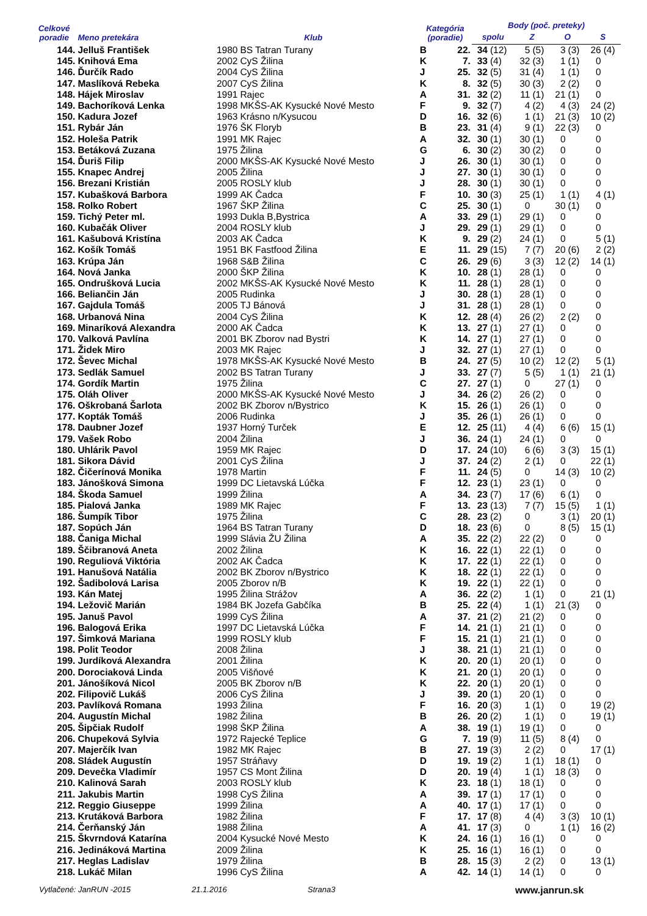| Celkové poradie | Meno pretekára | Klub | | Kategória (poradie) | | Body (poč. preteky) | | | | | | | |
| --- | --- | --- | --- | --- | --- | --- | --- | --- | --- | --- | --- | --- | --- |
| | | | | | | spolu | | Z | | O | | S | |
| 144. | Jelluš František | 1980 | BS Tatran Turany | B | 22. | 34 | (12) | 5 | (5) | 3 | (3) | 26 | (4) |
| 145. | Knihová Ema | 2002 | CyS Žilina | K | 7. | 33 | (4) | 32 | (3) | 1 | (1) | 0 | |
| 146. | Ďurčík Rado | 2004 | CyS Žilina | J | 25. | 32 | (5) | 31 | (4) | 1 | (1) | 0 | |
| 147. | Maslíková Rebeka | 2007 | CyS Žilina | K | 8. | 32 | (5) | 30 | (3) | 2 | (2) | 0 | |
| 148. | Hájek Miroslav | 1991 | Rajec | A | 31. | 32 | (2) | 11 | (1) | 21 | (1) | 0 | |
| 149. | Bachoríková Lenka | 1998 | MKŠS-AK Kysucké Nové Mesto | F | 9. | 32 | (7) | 4 | (2) | 4 | (3) | 24 | (2) |
| 150. | Kadura Jozef | 1963 | Krásno n/Kysucou | D | 16. | 32 | (6) | 1 | (1) | 21 | (3) | 10 | (2) |
| 151. | Rybár Ján | 1976 | ŠK Floryb | B | 23. | 31 | (4) | 9 | (1) | 22 | (3) | 0 | |
| 152. | Holeša Patrik | 1991 | MK Rajec | A | 32. | 30 | (1) | 30 | (1) | 0 | | 0 | |
| 153. | Betáková Zuzana | 1975 | Žilina | G | 6. | 30 | (2) | 30 | (2) | 0 | | 0 | |
| 154. | Ďuriš Filip | 2000 | MKŠS-AK Kysucké Nové Mesto | J | 26. | 30 | (1) | 30 | (1) | 0 | | 0 | |
| 155. | Knapec Andrej | 2005 | Žilina | J | 27. | 30 | (1) | 30 | (1) | 0 | | 0 | |
| 156. | Brezani Kristián | 2005 | ROSLY klub | J | 28. | 30 | (1) | 30 | (1) | 0 | | 0 | |
| 157. | Kubašková Barbora | 1999 | AK Čadca | F | 10. | 30 | (3) | 25 | (1) | 1 | (1) | 4 | (1) |
| 158. | Rolko Robert | 1967 | ŠKP Žilina | C | 25. | 30 | (1) | 0 | | 30 | (1) | 0 | |
| 159. | Tichý Peter ml. | 1993 | Dukla B,Bystrica | A | 33. | 29 | (1) | 29 | (1) | 0 | | 0 | |
| 160. | Kubačák Oliver | 2004 | ROSLY klub | J | 29. | 29 | (1) | 29 | (1) | 0 | | 0 | |
| 161. | Kašubová Kristína | 2003 | AK Čadca | K | 9. | 29 | (2) | 24 | (1) | 0 | | 5 | (1) |
| 162. | Košík Tomáš | 1951 | BK Fastfood Žilina | E | 11. | 29 | (15) | 7 | (7) | 20 | (6) | 2 | (2) |
| 163. | Krúpa Ján | 1968 | S&B Žilina | C | 26. | 29 | (6) | 3 | (3) | 12 | (2) | 14 | (1) |
| 164. | Nová Janka | 2000 | ŠKP Žilina | K | 10. | 28 | (1) | 28 | (1) | 0 | | 0 | |
| 165. | Ondrušková Lucia | 2002 | MKŠS-AK Kysucké Nové Mesto | K | 11. | 28 | (1) | 28 | (1) | 0 | | 0 | |
| 166. | Beliančin Ján | 2005 | Rudinka | J | 30. | 28 | (1) | 28 | (1) | 0 | | 0 | |
| 167. | Gajdula Tomáš | 2005 | TJ Bánová | J | 31. | 28 | (1) | 28 | (1) | 0 | | 0 | |
| 168. | Urbanová Nina | 2004 | CyS Žilina | K | 12. | 28 | (4) | 26 | (2) | 2 | (2) | 0 | |
| 169. | Minaríková Alexandra | 2000 | AK Čadca | K | 13. | 27 | (1) | 27 | (1) | 0 | | 0 | |
| 170. | Valková Pavlína | 2001 | BK Zborov nad Bystri | K | 14. | 27 | (1) | 27 | (1) | 0 | | 0 | |
| 171. | Židek Miro | 2003 | MK Rajec | J | 32. | 27 | (1) | 27 | (1) | 0 | | 0 | |
| 172. | Ševec Michal | 1978 | MKŠS-AK Kysucké Nové Mesto | B | 24. | 27 | (5) | 10 | (2) | 12 | (2) | 5 | (1) |
| 173. | Sedlák Samuel | 2002 | BS Tatran Turany | J | 33. | 27 | (7) | 5 | (5) | 1 | (1) | 21 | (1) |
| 174. | Gordík Martin | 1975 | Žilina | C | 27. | 27 | (1) | 0 | | 27 | (1) | 0 | |
| 175. | Oláh Oliver | 2000 | MKŠS-AK Kysucké Nové Mesto | J | 34. | 26 | (2) | 26 | (2) | 0 | | 0 | |
| 176. | Oškrobaná Šarlota | 2002 | BK Zborov n/Bystrico | K | 15. | 26 | (1) | 26 | (1) | 0 | | 0 | |
| 177. | Kopták Tomáš | 2006 | Rudinka | J | 35. | 26 | (1) | 26 | (1) | 0 | | 0 | |
| 178. | Daubner Jozef | 1937 | Horný Turček | E | 12. | 25 | (11) | 4 | (4) | 6 | (6) | 15 | (1) |
| 179. | Vašek Robo | 2004 | Žilina | J | 36. | 24 | (1) | 24 | (1) | 0 | | 0 | |
| 180. | Uhlárik Pavol | 1959 | MK Rajec | D | 17. | 24 | (10) | 6 | (6) | 3 | (3) | 15 | (1) |
| 181. | Sikora Dávid | 2001 | CyS Žilina | J | 37. | 24 | (2) | 2 | (1) | 0 | | 22 | (1) |
| 182. | Čičerínová Monika | 1978 | Martin | F | 11. | 24 | (5) | 0 | | 14 | (3) | 10 | (2) |
| 183. | Jánošková Simona | 1999 | DC Lietavská Lúčka | F | 12. | 23 | (1) | 23 | (1) | 0 | | 0 | |
| 184. | Škoda Samuel | 1999 | Žilina | A | 34. | 23 | (7) | 17 | (6) | 6 | (1) | 0 | |
| 185. | Pialová Janka | 1989 | MK Rajec | F | 13. | 23 | (13) | 7 | (7) | 15 | (5) | 1 | (1) |
| 186. | Šumpík Tibor | 1975 | Žilina | C | 28. | 23 | (2) | 0 | | 3 | (1) | 20 | (1) |
| 187. | Sopúch Ján | 1964 | BS Tatran Turany | D | 18. | 23 | (6) | 0 | | 8 | (5) | 15 | (1) |
| 188. | Čaniga Michal | 1999 | Slávia ŽU Žilina | A | 35. | 22 | (2) | 22 | (2) | 0 | | 0 | |
| 189. | Ščibranová Aneta | 2002 | Žilina | K | 16. | 22 | (1) | 22 | (1) | 0 | | 0 | |
| 190. | Reguliová Viktória | 2002 | AK Čadca | K | 17. | 22 | (1) | 22 | (1) | 0 | | 0 | |
| 191. | Hanušová Natália | 2002 | BK Zborov n/Bystrico | K | 18. | 22 | (1) | 22 | (1) | 0 | | 0 | |
| 192. | Šadibolová Larisa | 2005 | Zborov n/B | K | 19. | 22 | (1) | 22 | (1) | 0 | | 0 | |
| 193. | Kán Matej | 1995 | Žilina Strážov | A | 36. | 22 | (2) | 1 | (1) | 0 | | 21 | (1) |
| 194. | Ležovič Marián | 1984 | BK Jozefa Gabčíka | B | 25. | 22 | (4) | 1 | (1) | 21 | (3) | 0 | |
| 195. | Januš Pavol | 1999 | CyS Žilina | A | 37. | 21 | (2) | 21 | (2) | 0 | | 0 | |
| 196. | Balogová Erika | 1997 | DC Lietavská Lúčka | F | 14. | 21 | (1) | 21 | (1) | 0 | | 0 | |
| 197. | Šimková Mariana | 1999 | ROSLY klub | F | 15. | 21 | (1) | 21 | (1) | 0 | | 0 | |
| 198. | Polit Teodor | 2008 | Žilina | J | 38. | 21 | (1) | 21 | (1) | 0 | | 0 | |
| 199. | Jurdíková Alexandra | 2001 | Žilina | K | 20. | 20 | (1) | 20 | (1) | 0 | | 0 | |
| 200. | Dorociaková Linda | 2005 | Višňové | K | 21. | 20 | (1) | 20 | (1) | 0 | | 0 | |
| 201. | Jánošíková Nicol | 2005 | BK Zborov n/B | K | 22. | 20 | (1) | 20 | (1) | 0 | | 0 | |
| 202. | Filipovič Lukáš | 2006 | CyS Žilina | J | 39. | 20 | (1) | 20 | (1) | 0 | | 0 | |
| 203. | Pavlíková Romana | 1993 | Žilina | F | 16. | 20 | (3) | 1 | (1) | 0 | | 19 | (2) |
| 204. | Augustín Michal | 1982 | Žilina | B | 26. | 20 | (2) | 1 | (1) | 0 | | 19 | (1) |
| 205. | Šipčiak Rudolf | 1998 | ŠKP Žilina | A | 38. | 19 | (1) | 19 | (1) | 0 | | 0 | |
| 206. | Chupeková Sylvia | 1972 | Rajecké Teplice | G | 7. | 19 | (9) | 11 | (5) | 8 | (4) | 0 | |
| 207. | Majerčík Ivan | 1982 | MK Rajec | B | 27. | 19 | (3) | 2 | (2) | 0 | | 17 | (1) |
| 208. | Sládek Augustín | 1957 | Stráňavy | D | 19. | 19 | (2) | 1 | (1) | 18 | (1) | 0 | |
| 209. | Devečka Vladimír | 1957 | CS Mont Žilina | D | 20. | 19 | (4) | 1 | (1) | 18 | (3) | 0 | |
| 210. | Kalinová Sarah | 2003 | ROSLY klub | K | 23. | 18 | (1) | 18 | (1) | 0 | | 0 | |
| 211. | Jakubis Martin | 1998 | CyS Žilina | A | 39. | 17 | (1) | 17 | (1) | 0 | | 0 | |
| 212. | Reggio Giuseppe | 1999 | Žilina | A | 40. | 17 | (1) | 17 | (1) | 0 | | 0 | |
| 213. | Krutáková Barbora | 1982 | Žilina | F | 17. | 17 | (8) | 4 | (4) | 3 | (3) | 10 | (1) |
| 214. | Čerňanský Ján | 1988 | Žilina | A | 41. | 17 | (3) | 0 | | 1 | (1) | 16 | (2) |
| 215. | Škvrndová Katarína | 2004 | Kysucké Nové Mesto | K | 24. | 16 | (1) | 16 | (1) | 0 | | 0 | |
| 216. | Jedináková Martina | 2009 | Žilina | K | 25. | 16 | (1) | 16 | (1) | 0 | | 0 | |
| 217. | Heglas Ladislav | 1979 | Žilina | B | 28. | 15 | (3) | 2 | (2) | 0 | | 13 | (1) |
| 218. | Lukáč Milan | 1996 | CyS Žilina | A | 42. | 14 | (1) | 14 | (1) | 0 | | 0 | |
Vytlačené: JanRUN -2015 21.1.2016 Strana3 www.janrun.sk